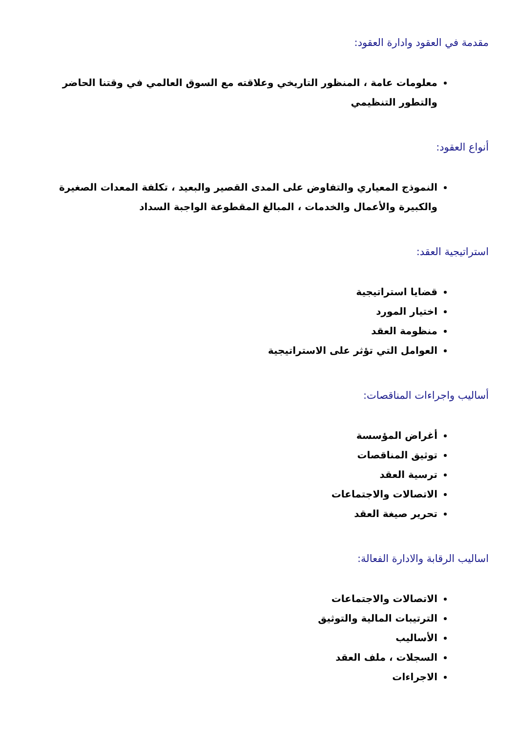مقدمة في العقود وادارة العقود:
معلومات عامة ، المنظور التاريخي وعلاقته مع السوق العالمي في وقتنا الحاضر والتطور التنظيمي
أنواع العقود:
النموذج المعياري والتفاوض على المدى القصير والبعيد ، تكلفة المعدات الصغيرة والكبيرة والأعمال والخدمات ، المبالغ المقطوعة الواجبة السداد
استراتيجية العقد:
قضايا استراتيجية
اختيار المورد
منظومة العقد
العوامل التي تؤثر على الاستراتيجية
أساليب واجراءات المناقصات:
أغراض المؤسسة
توثيق المناقصات
ترسية العقد
الاتصالات والاجتماعات
تحرير صيغة العقد
اساليب الرقابة والادارة الفعالة:
الاتصالات والاجتماعات
الترتيبات المالية والتوثيق
الأساليب
السجلات ، ملف العقد
الاجراءات